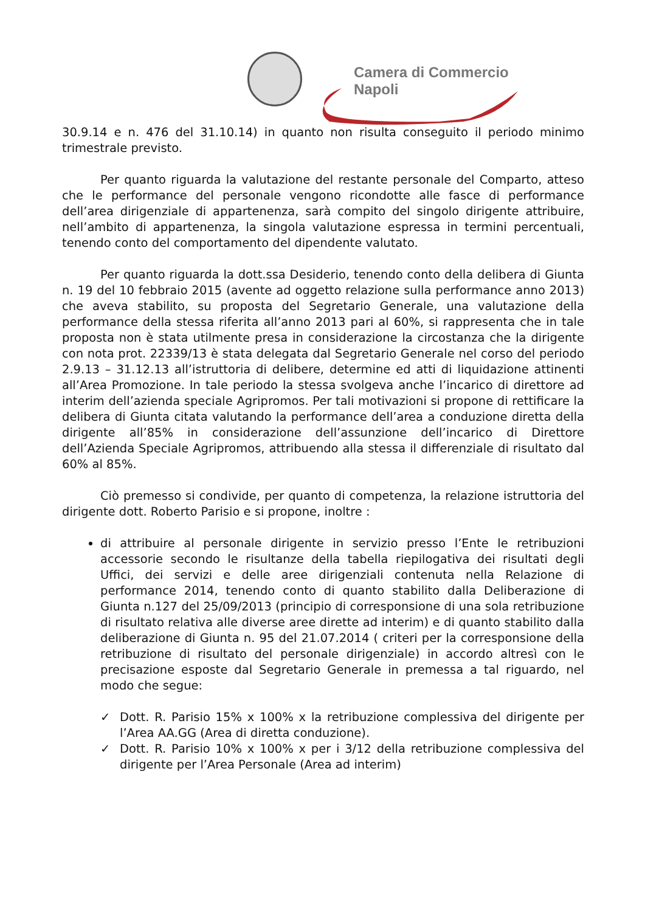Camera di Commercio
Napoli
30.9.14 e n. 476 del 31.10.14) in quanto non risulta conseguito il periodo minimo trimestrale previsto.
Per quanto riguarda la valutazione del restante personale del Comparto, atteso che le performance del personale vengono ricondotte alle fasce di performance dell’area dirigenziale di appartenenza, sarà compito del singolo dirigente attribuire, nell’ambito di appartenenza, la singola valutazione espressa in termini percentuali, tenendo conto del comportamento del dipendente valutato.
Per quanto riguarda la dott.ssa Desiderio, tenendo conto della delibera di Giunta n. 19 del 10 febbraio 2015 (avente ad oggetto relazione sulla performance anno 2013) che aveva stabilito, su proposta del Segretario Generale, una valutazione della performance della stessa riferita all’anno 2013 pari al 60%, si rappresenta che in tale proposta non è stata utilmente presa in considerazione la circostanza che la dirigente con nota prot. 22339/13 è stata delegata dal Segretario Generale nel corso del periodo 2.9.13 – 31.12.13 all’istruttoria di delibere, determine ed atti di liquidazione attinenti all’Area Promozione. In tale periodo la stessa svolgeva anche l’incarico di direttore ad interim dell’azienda speciale Agripromos. Per tali motivazioni si propone di rettificare la delibera di Giunta citata valutando la performance dell’area a conduzione diretta della dirigente all’85% in considerazione dell’assunzione dell’incarico di Direttore dell’Azienda Speciale Agripromos, attribuendo alla stessa il differenziale di risultato dal 60% al 85%.
Ciò premesso si condivide, per quanto di competenza, la relazione istruttoria del dirigente dott. Roberto Parisio e si propone, inoltre :
di attribuire al personale dirigente in servizio presso l’Ente le retribuzioni accessorie secondo le risultanze della tabella riepilogativa dei risultati degli Uffici, dei servizi e delle aree dirigenziali contenuta nella Relazione di performance 2014, tenendo conto di quanto stabilito dalla Deliberazione di Giunta n.127 del 25/09/2013 (principio di corresponsione di una sola retribuzione di risultato relativa alle diverse aree dirette ad interim) e di quanto stabilito dalla deliberazione di Giunta n. 95 del 21.07.2014 ( criteri per la corresponsione della retribuzione di risultato del personale dirigenziale) in accordo altresì con le precisazione esposte dal Segretario Generale in premessa a tal riguardo, nel modo che segue:
✓ Dott. R. Parisio 15% x 100% x la retribuzione complessiva del dirigente per l’Area AA.GG (Area di diretta conduzione).
✓ Dott. R. Parisio 10% x 100% x per i 3/12 della retribuzione complessiva del dirigente per l’Area Personale (Area ad interim)